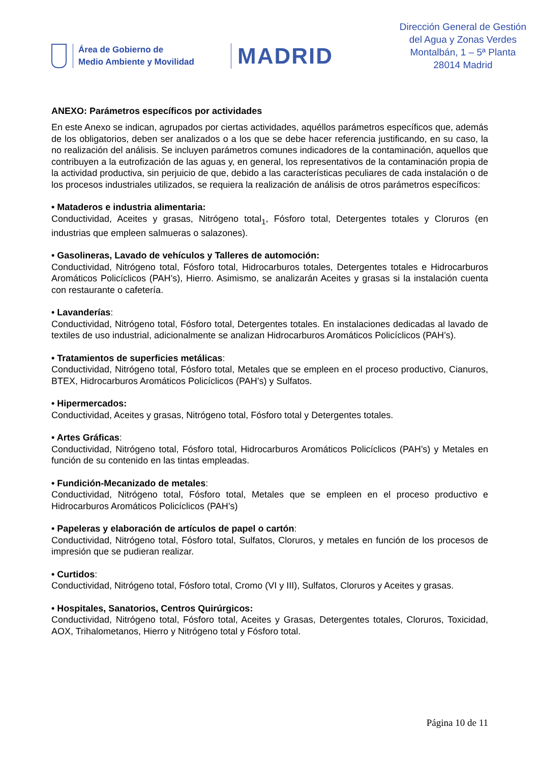Área de Gobierno de
Medio Ambiente y Movilidad
MADRID
Dirección General de Gestión
del Agua y Zonas Verdes
Montalbán, 1 – 5ª Planta
28014 Madrid
ANEXO: Parámetros específicos por actividades
En este Anexo se indican, agrupados por ciertas actividades, aquéllos parámetros específicos que, además de los obligatorios, deben ser analizados o a los que se debe hacer referencia justificando, en su caso, la no realización del análisis. Se incluyen parámetros comunes indicadores de la contaminación, aquellos que contribuyen a la eutrofización de las aguas y, en general, los representativos de la contaminación propia de la actividad productiva, sin perjuicio de que, debido a las características peculiares de cada instalación o de los procesos industriales utilizados, se requiera la realización de análisis de otros parámetros específicos:
• Mataderos e industria alimentaria:
Conductividad, Aceites y grasas, Nitrógeno total<sub>1</sub>, Fósforo total, Detergentes totales y Cloruros (en industrias que empleen salmueras o salazones).
• Gasolineras, Lavado de vehículos y Talleres de automoción:
Conductividad, Nitrógeno total, Fósforo total, Hidrocarburos totales, Detergentes totales e Hidrocarburos Aromáticos Policíclicos (PAH’s), Hierro. Asimismo, se analizarán Aceites y grasas si la instalación cuenta con restaurante o cafetería.
• Lavanderías:
Conductividad, Nitrógeno total, Fósforo total, Detergentes totales. En instalaciones dedicadas al lavado de textiles de uso industrial, adicionalmente se analizan Hidrocarburos Aromáticos Policíclicos (PAH’s).
• Tratamientos de superficies metálicas:
Conductividad, Nitrógeno total, Fósforo total, Metales que se empleen en el proceso productivo, Cianuros, BTEX, Hidrocarburos Aromáticos Policíclicos (PAH’s) y Sulfatos.
• Hipermercados:
Conductividad, Aceites y grasas, Nitrógeno total, Fósforo total y Detergentes totales.
• Artes Gráficas:
Conductividad, Nitrógeno total, Fósforo total, Hidrocarburos Aromáticos Policíclicos (PAH’s) y Metales en función de su contenido en las tintas empleadas.
• Fundición-Mecanizado de metales:
Conductividad, Nitrógeno total, Fósforo total, Metales que se empleen en el proceso productivo e Hidrocarburos Aromáticos Policíclicos (PAH’s)
• Papeleras y elaboración de artículos de papel o cartón:
Conductividad, Nitrógeno total, Fósforo total, Sulfatos, Cloruros, y metales en función de los procesos de impresión que se pudieran realizar.
• Curtidos:
Conductividad, Nitrógeno total, Fósforo total, Cromo (VI y III), Sulfatos, Cloruros y Aceites y grasas.
• Hospitales, Sanatorios, Centros Quirúrgicos:
Conductividad, Nitrógeno total, Fósforo total, Aceites y Grasas, Detergentes totales, Cloruros, Toxicidad, AOX, Trihalometanos, Hierro y Nitrógeno total y Fósforo total.
Página 10 de 11